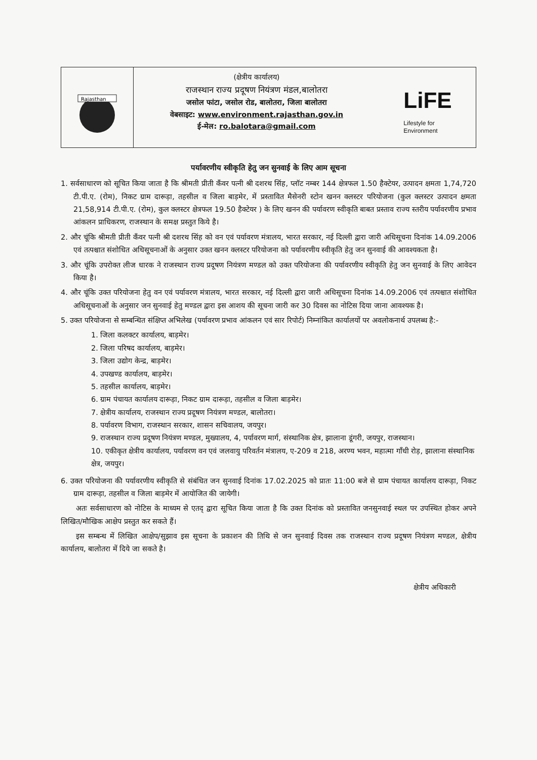Rajasthan
(क्षेत्रीय कार्यालय)
राजस्थान राज्य प्रदूषण नियंत्रण मंडल,बालोतरा
जसोल फांटा, जसोल रोड, बालोतरा, जिला बालोतरा
वेबसाइट: www.environment.rajasthan.gov.in
ई-मेल: ro.balotara@gmail.com
LiFE
Lifestyle for
Environment
पर्यावरणीय स्वीकृति हेतु जन सुनवाई के लिए आम सूचना
1. सर्वसाधारण को सूचित किया जाता है कि श्रीमती प्रीती कँवर पत्नी श्री दशरथ सिंह, प्लॉट नम्बर 144 क्षेत्रफल 1.50 हैक्टेयर, उत्पादन क्षमता 1,74,720 टी.पी.ए. (रोम), निकट ग्राम दारूड़ा, तहसील व जिला बाड़मेर, में प्रस्तावित मैसेनरी स्टोन खनन क्लस्टर परियोजना (कुल क्लस्टर उत्पादन क्षमता 21,58,914 टी.पी.ए. (रोम), कुल क्लस्टर क्षेत्रफल 19.50 हैक्टेयर ) के लिए खनन की पर्यावरण स्वीकृति बाबत प्रस्ताव राज्य स्तरीय पर्यावरणीय प्रभाव आंकलन प्राधिकरण, राजस्थान के समक्ष प्रस्तुत किये है।
2. और चूंकि श्रीमती प्रीती कँवर पत्नी श्री दशरथ सिंह को वन एवं पर्यावरण मंत्रालय, भारत सरकार, नई दिल्ली द्वारा जारी अधिसूचना दिनांक 14.09.2006 एवं तत्पश्चात संशोधित अधिसूचनाओं के अनुसार उक्त खनन क्लस्टर परियोजना को पर्यावरणीय स्वीकृति हेतु जन सुनवाई की आवश्यकता है।
3. और चूंकि उपरोक्त लीज धारक ने राजस्थान राज्य प्रदूषण नियंत्रण मण्डल को उक्त परियोजना की पर्यावरणीय स्वीकृति हेतु जन सुनवाई के लिए आवेदन किया है।
4. और चूंकि उक्त परियोजना हेतु वन एवं पर्यावरण मंत्रालय, भारत सरकार, नई दिल्ली द्वारा जारी अधिसूचना दिनांक 14.09.2006 एवं तत्पश्चात संशोधित अधिसूचनाओं के अनुसार जन सुनवाई हेतु मण्डल द्वारा इस आशय की सूचना जारी कर 30 दिवस का नोटिस दिया जाना आवश्यक है।
5. उक्त परियोजना से सम्बन्धित संक्षिप्त अभिलेख (पर्यावरण प्रभाव आंकलन एवं सार रिपोर्ट) निम्नांकित कार्यालयों पर अवलोकनार्थ उपलब्ध है:-
1. जिला कलक्टर कार्यालय, बाड़मेर।
2. जिला परिषद कार्यालय, बाड़मेर।
3. जिला उद्योग केन्द्र, बाड़मेर।
4. उपखण्ड कार्यालय, बाड़मेर।
5. तहसील कार्यालय, बाड़मेर।
6. ग्राम पंचायत कार्यालय दारूड़ा, निकट ग्राम दारूड़ा, तहसील व जिला बाड़मेर।
7. क्षेत्रीय कार्यालय, राजस्थान राज्य प्रदूषण नियंत्रण मण्डल, बालोतरा।
8. पर्यावरण विभाग, राजस्थान सरकार, शासन सचिवालय, जयपुर।
9. राजस्थान राज्य प्रदूषण नियंत्रण मण्डल, मुख्यालय, 4, पर्यावरण मार्ग, संस्थानिक क्षेत्र, झालाना डूंगरी, जयपुर, राजस्थान।
10. एकीकृत क्षेत्रीय कार्यालय, पर्यावरण वन एवं जलवायु परिवर्तन मंत्रालय, ए-209 व 218, अरण्य भवन, महात्मा गाँधी रोड़, झालाना संस्थानिक क्षेत्र, जयपुर।
6. उक्त परियोजना की पर्यावरणीय स्वीकृति से संबंधित जन सुनवाई दिनांक 17.02.2025 को प्रातः 11:00 बजे से ग्राम पंचायत कार्यालय दारूड़ा, निकट ग्राम दारूड़ा, तहसील व जिला बाड़मेर में आयोजित की जायेगी।
अतः सर्वसाधारण को नोटिस के माध्यम से एतद् द्वारा सूचित किया जाता है कि उक्त दिनांक को प्रस्तावित जनसुनवाई स्थल पर उपस्थित होकर अपने लिखित/मौखिक आक्षेप प्रस्तुत कर सकते हैं।
इस सम्बन्ध में लिखित आक्षेप/सुझाव इस सूचना के प्रकाशन की तिथि से जन सुनवाई दिवस तक राजस्थान राज्य प्रदूषण नियंत्रण मण्डल, क्षेत्रीय कार्यालय, बालोतरा में दिये जा सकते है।
क्षेत्रीय अधिकारी